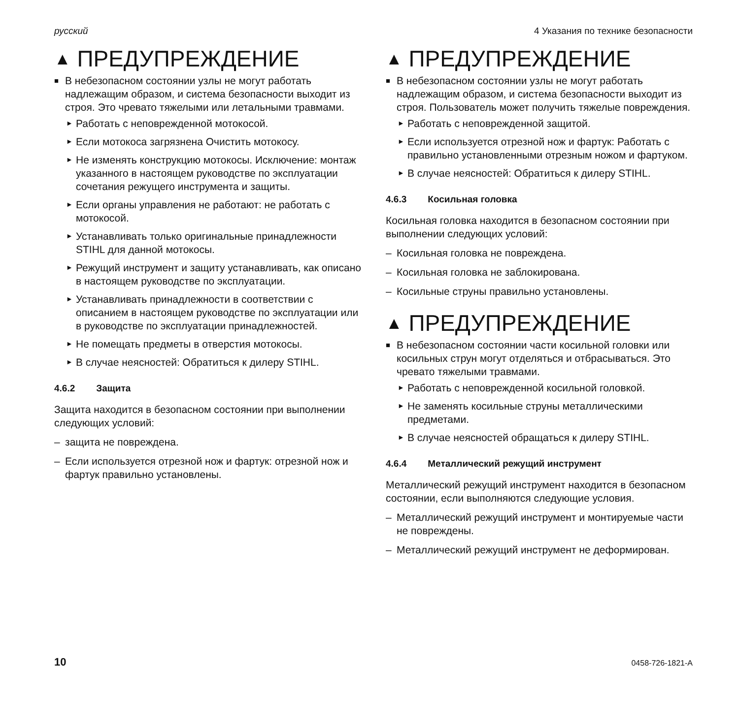русский 4 Указания по технике безопасности
▲ ПРЕДУПРЕЖДЕНИЕ
■ В небезопасном состоянии узлы не могут работать надлежащим образом, и система безопасности выходит из строя. Это чревато тяжелыми или летальными травмами.
► Работать с неповрежденной мотокосой.
► Если мотокоса загрязнена Очистить мотокосу.
► Не изменять конструкцию мотокосы. Исключение: монтаж указанного в настоящем руководстве по эксплуатации сочетания режущего инструмента и защиты.
► Если органы управления не работают: не работать с мотокосой.
► Устанавливать только оригинальные принадлежности STIHL для данной мотокосы.
► Режущий инструмент и защиту устанавливать, как описано в настоящем руководстве по эксплуатации.
► Устанавливать принадлежности в соответствии с описанием в настоящем руководстве по эксплуатации или в руководстве по эксплуатации принадлежностей.
► Не помещать предметы в отверстия мотокосы.
► В случае неясностей: Обратиться к дилеру STIHL.
4.6.2 Защита
Защита находится в безопасном состоянии при выполнении следующих условий:
– защита не повреждена.
– Если используется отрезной нож и фартук: отрезной нож и фартук правильно установлены.
▲ ПРЕДУПРЕЖДЕНИЕ
■ В небезопасном состоянии узлы не могут работать надлежащим образом, и система безопасности выходит из строя. Пользователь может получить тяжелые повреждения.
► Работать с неповрежденной защитой.
► Если используется отрезной нож и фартук: Работать с правильно установленными отрезным ножом и фартуком.
► В случае неясностей: Обратиться к дилеру STIHL.
4.6.3 Косильная головка
Косильная головка находится в безопасном состоянии при выполнении следующих условий:
– Косильная головка не повреждена.
– Косильная головка не заблокирована.
– Косильные струны правильно установлены.
▲ ПРЕДУПРЕЖДЕНИЕ
■ В небезопасном состоянии части косильной головки или косильных струн могут отделяться и отбрасываться. Это чревато тяжелыми травмами.
► Работать с неповрежденной косильной головкой.
► Не заменять косильные струны металлическими предметами.
► В случае неясностей обращаться к дилеру STIHL.
4.6.4 Металлический режущий инструмент
Металлический режущий инструмент находится в безопасном состоянии, если выполняются следующие условия.
– Металлический режущий инструмент и монтируемые части не повреждены.
– Металлический режущий инструмент не деформирован.
10 0458-726-1821-A